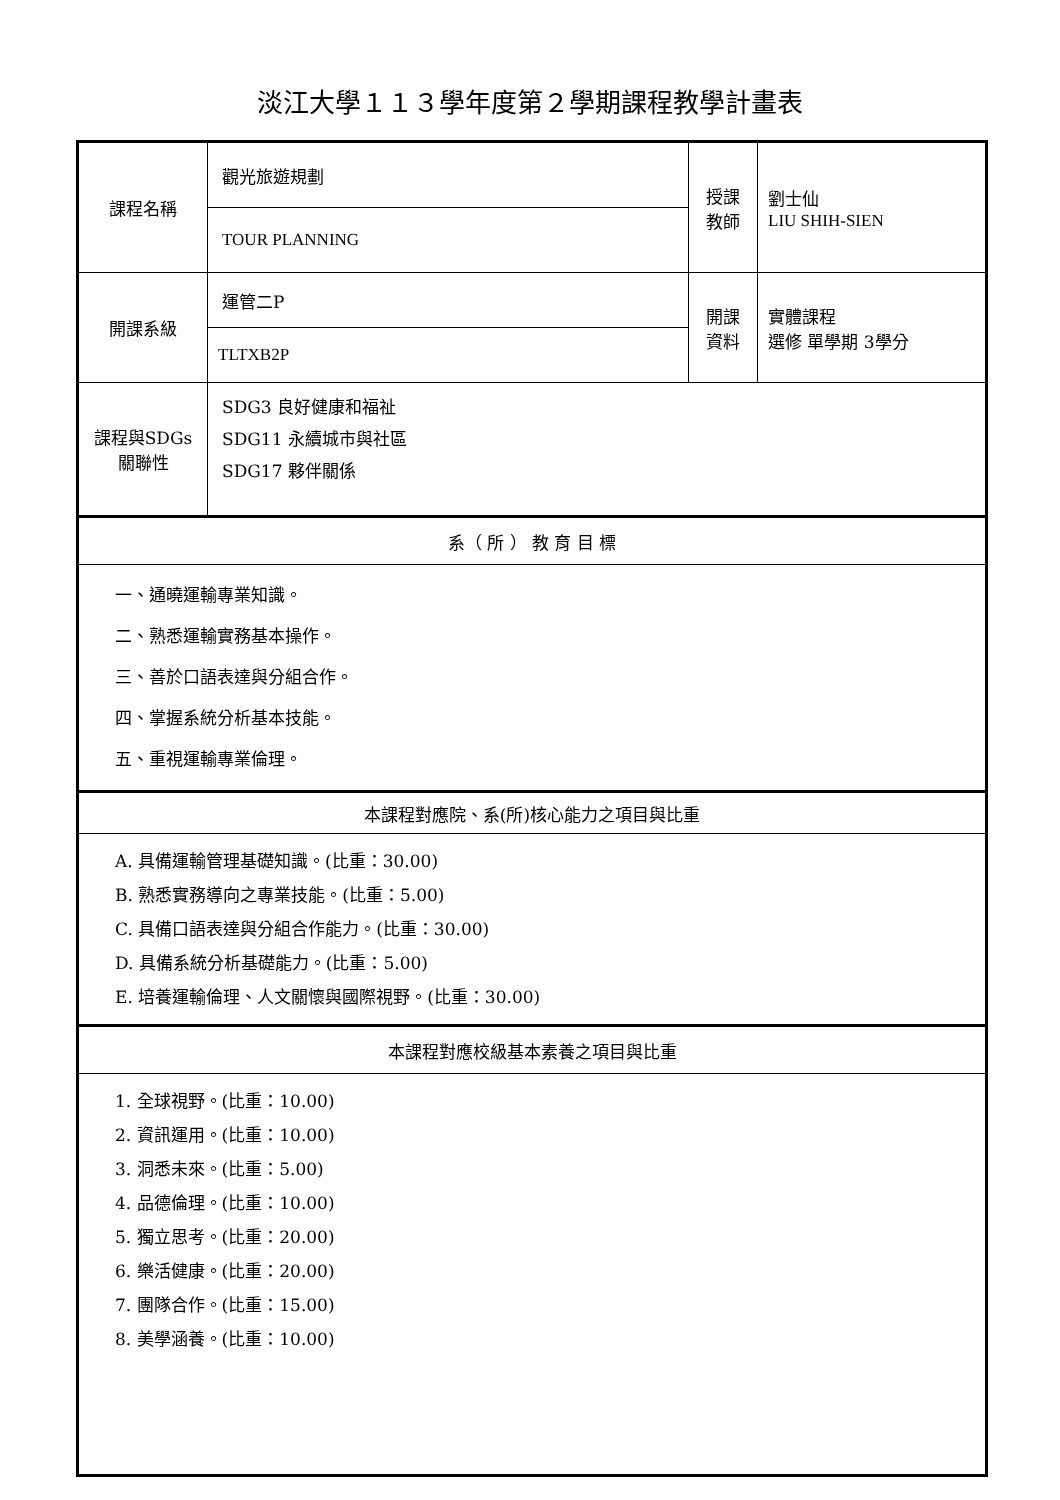淡江大學１１３學年度第２學期課程教學計畫表
| 課程名稱 | 觀光旅遊規劃 | 授課 教師 | 劉士仙 LIU SHIH-SIEN |
| | TOUR PLANNING | | |
| 開課系級 | 運管二P | 開課 資料 | 實體課程 選修 單學期 3學分 |
| | TLTXB2P | | |
| 課程與SDGs 關聯性 | SDG3 良好健康和福祉 SDG11 永續城市與社區 SDG17 夥伴關係 | | |
| 系（ 所 ） 教 育 目 標 | | | |
| 一、通曉運輸專業知識。 二、熟悉運輸實務基本操作。 三、善於口語表達與分組合作。 四、掌握系統分析基本技能。 五、重視運輸專業倫理。 | | | |
| 本課程對應院、系(所)核心能力之項目與比重 | | | |
| A. 具備運輸管理基礎知識。(比重：30.00) B. 熟悉實務導向之專業技能。(比重：5.00) C. 具備口語表達與分組合作能力。(比重：30.00) D. 具備系統分析基礎能力。(比重：5.00) E. 培養運輸倫理、人文關懷與國際視野。(比重：30.00) | | | |
| 本課程對應校級基本素養之項目與比重 | | | |
| 1. 全球視野。(比重：10.00) 2. 資訊運用。(比重：10.00) 3. 洞悉未來。(比重：5.00) 4. 品德倫理。(比重：10.00) 5. 獨立思考。(比重：20.00) 6. 樂活健康。(比重：20.00) 7. 團隊合作。(比重：15.00) 8. 美學涵養。(比重：10.00) | | | |